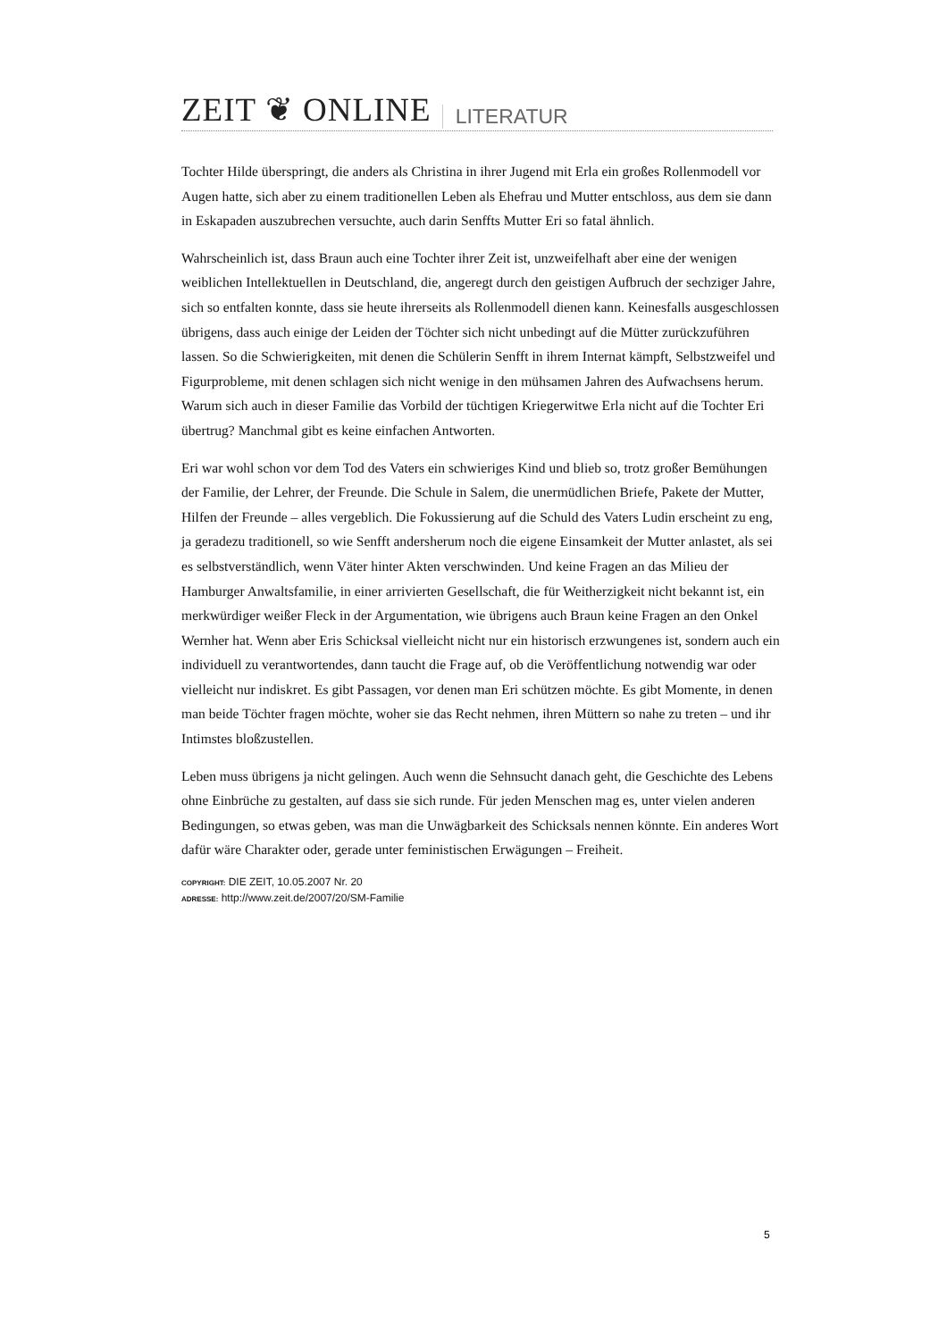ZEIT ❦ ONLINE LITERATUR
Tochter Hilde überspringt, die anders als Christina in ihrer Jugend mit Erla ein großes Rollenmodell vor Augen hatte, sich aber zu einem traditionellen Leben als Ehefrau und Mutter entschloss, aus dem sie dann in Eskapaden auszubrechen versuchte, auch darin Senffts Mutter Eri so fatal ähnlich.
Wahrscheinlich ist, dass Braun auch eine Tochter ihrer Zeit ist, unzweifelhaft aber eine der wenigen weiblichen Intellektuellen in Deutschland, die, angeregt durch den geistigen Aufbruch der sechziger Jahre, sich so entfalten konnte, dass sie heute ihrerseits als Rollenmodell dienen kann. Keinesfalls ausgeschlossen übrigens, dass auch einige der Leiden der Töchter sich nicht unbedingt auf die Mütter zurückzuführen lassen. So die Schwierigkeiten, mit denen die Schülerin Senfft in ihrem Internat kämpft, Selbstzweifel und Figurprobleme, mit denen schlagen sich nicht wenige in den mühsamen Jahren des Aufwachsens herum. Warum sich auch in dieser Familie das Vorbild der tüchtigen Kriegerwitwe Erla nicht auf die Tochter Eri übertrug? Manchmal gibt es keine einfachen Antworten.
Eri war wohl schon vor dem Tod des Vaters ein schwieriges Kind und blieb so, trotz großer Bemühungen der Familie, der Lehrer, der Freunde. Die Schule in Salem, die unermüdlichen Briefe, Pakete der Mutter, Hilfen der Freunde – alles vergeblich. Die Fokussierung auf die Schuld des Vaters Ludin erscheint zu eng, ja geradezu traditionell, so wie Senfft andersherum noch die eigene Einsamkeit der Mutter anlastet, als sei es selbstverständlich, wenn Väter hinter Akten verschwinden. Und keine Fragen an das Milieu der Hamburger Anwaltsfamilie, in einer arrivierten Gesellschaft, die für Weitherzigkeit nicht bekannt ist, ein merkwürdiger weißer Fleck in der Argumentation, wie übrigens auch Braun keine Fragen an den Onkel Wernher hat. Wenn aber Eris Schicksal vielleicht nicht nur ein historisch erzwungenes ist, sondern auch ein individuell zu verantwortendes, dann taucht die Frage auf, ob die Veröffentlichung notwendig war oder vielleicht nur indiskret. Es gibt Passagen, vor denen man Eri schützen möchte. Es gibt Momente, in denen man beide Töchter fragen möchte, woher sie das Recht nehmen, ihren Müttern so nahe zu treten – und ihr Intimstes bloßzustellen.
Leben muss übrigens ja nicht gelingen. Auch wenn die Sehnsucht danach geht, die Geschichte des Lebens ohne Einbrüche zu gestalten, auf dass sie sich runde. Für jeden Menschen mag es, unter vielen anderen Bedingungen, so etwas geben, was man die Unwägbarkeit des Schicksals nennen könnte. Ein anderes Wort dafür wäre Charakter oder, gerade unter feministischen Erwägungen – Freiheit.
COPYRIGHT: DIE ZEIT, 10.05.2007 Nr. 20
ADRESSE: http://www.zeit.de/2007/20/SM-Familie
5